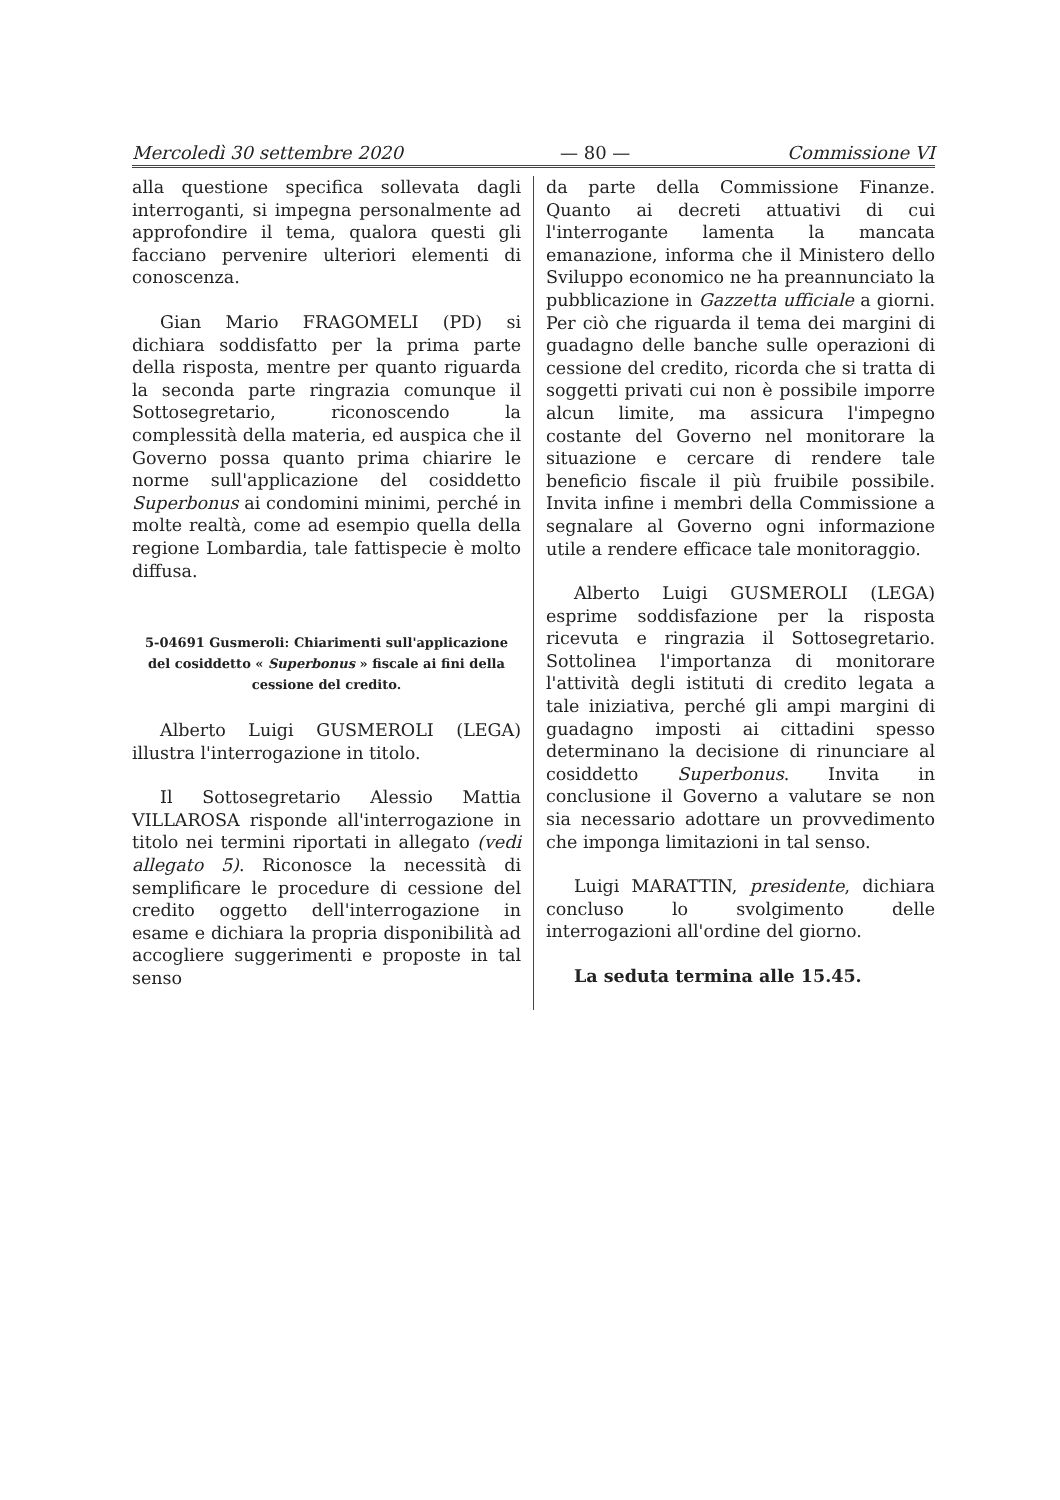Mercoledì 30 settembre 2020 — 80 — Commissione VI
alla questione specifica sollevata dagli interroganti, si impegna personalmente ad approfondire il tema, qualora questi gli facciano pervenire ulteriori elementi di conoscenza.
Gian Mario FRAGOMELI (PD) si dichiara soddisfatto per la prima parte della risposta, mentre per quanto riguarda la seconda parte ringrazia comunque il Sottosegretario, riconoscendo la complessità della materia, ed auspica che il Governo possa quanto prima chiarire le norme sull'applicazione del cosiddetto Superbonus ai condomini minimi, perché in molte realtà, come ad esempio quella della regione Lombardia, tale fattispecie è molto diffusa.
5-04691 Gusmeroli: Chiarimenti sull'applicazione del cosiddetto « Superbonus » fiscale ai fini della cessione del credito.
Alberto Luigi GUSMEROLI (LEGA) illustra l'interrogazione in titolo.
Il Sottosegretario Alessio Mattia VILLAROSA risponde all'interrogazione in titolo nei termini riportati in allegato (vedi allegato 5). Riconosce la necessità di semplificare le procedure di cessione del credito oggetto dell'interrogazione in esame e dichiara la propria disponibilità ad accogliere suggerimenti e proposte in tal senso
da parte della Commissione Finanze. Quanto ai decreti attuativi di cui l'interrogante lamenta la mancata emanazione, informa che il Ministero dello Sviluppo economico ne ha preannunciato la pubblicazione in Gazzetta ufficiale a giorni. Per ciò che riguarda il tema dei margini di guadagno delle banche sulle operazioni di cessione del credito, ricorda che si tratta di soggetti privati cui non è possibile imporre alcun limite, ma assicura l'impegno costante del Governo nel monitorare la situazione e cercare di rendere tale beneficio fiscale il più fruibile possibile. Invita infine i membri della Commissione a segnalare al Governo ogni informazione utile a rendere efficace tale monitoraggio.
Alberto Luigi GUSMEROLI (LEGA) esprime soddisfazione per la risposta ricevuta e ringrazia il Sottosegretario. Sottolinea l'importanza di monitorare l'attività degli istituti di credito legata a tale iniziativa, perché gli ampi margini di guadagno imposti ai cittadini spesso determinano la decisione di rinunciare al cosiddetto Superbonus. Invita in conclusione il Governo a valutare se non sia necessario adottare un provvedimento che imponga limitazioni in tal senso.
Luigi MARATTIN, presidente, dichiara concluso lo svolgimento delle interrogazioni all'ordine del giorno.
La seduta termina alle 15.45.